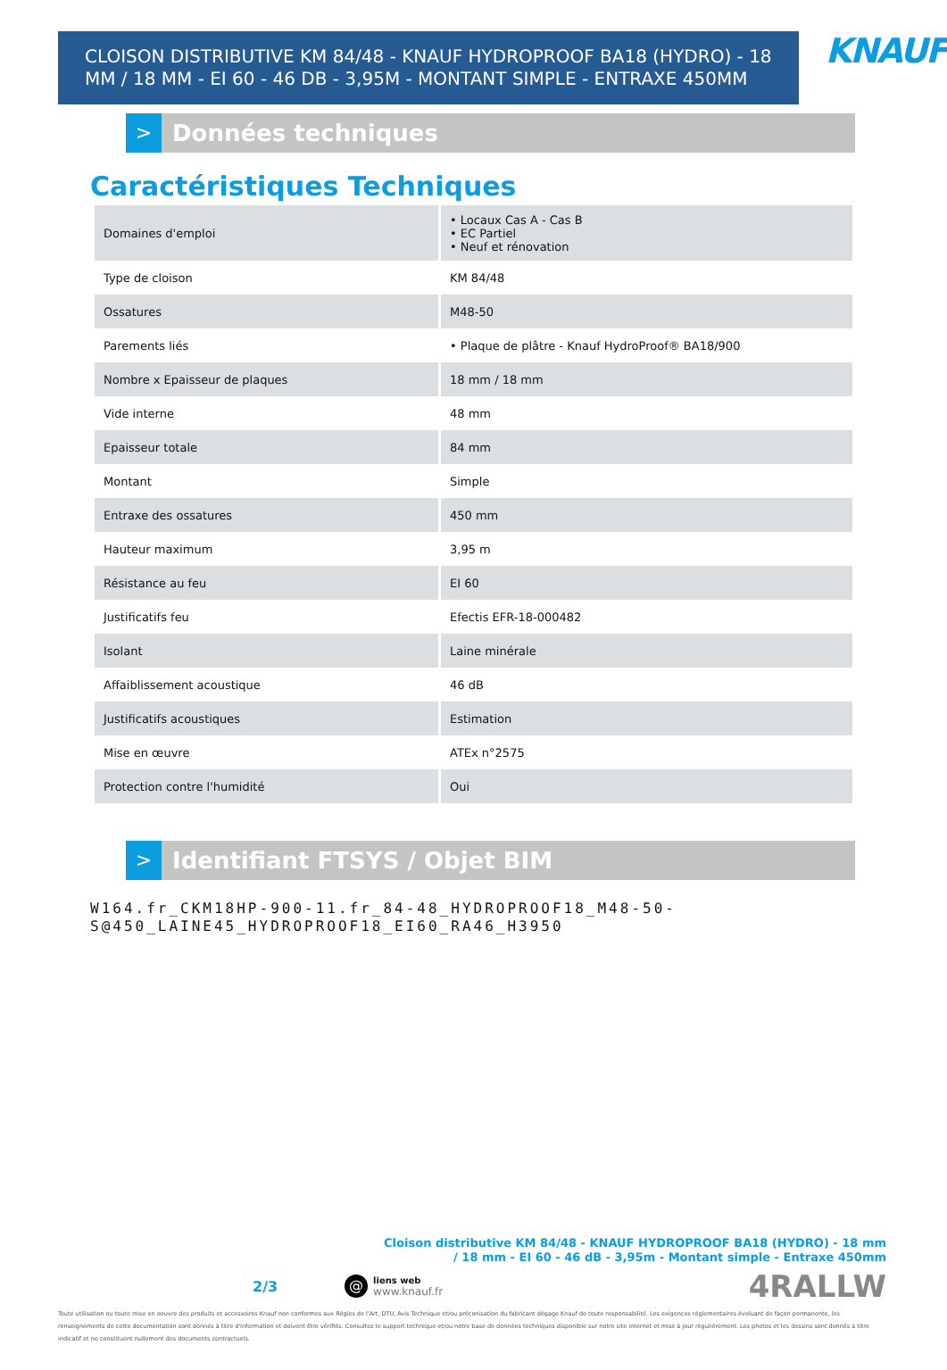CLOISON DISTRIBUTIVE KM 84/48 - KNAUF HYDROPROOF BA18 (HYDRO) - 18 MM / 18 MM - EI 60 - 46 DB - 3,95M - MONTANT SIMPLE - ENTRAXE 450MM
KNAUF
>
Données techniques
Caractéristiques Techniques
| Domaines d'emploi | • Locaux Cas A - Cas B • EC Partiel • Neuf et rénovation |
| Type de cloison | KM 84/48 |
| Ossatures | M48-50 |
| Parements liés | • Plaque de plâtre - Knauf HydroProof® BA18/900 |
| Nombre x Epaisseur de plaques | 18 mm / 18 mm |
| Vide interne | 48 mm |
| Epaisseur totale | 84 mm |
| Montant | Simple |
| Entraxe des ossatures | 450 mm |
| Hauteur maximum | 3,95 m |
| Résistance au feu | EI 60 |
| Justificatifs feu | Efectis EFR-18-000482 |
| Isolant | Laine minérale |
| Affaiblissement acoustique | 46 dB |
| Justificatifs acoustiques | Estimation |
| Mise en œuvre | ATEx n°2575 |
| Protection contre l'humidité | Oui |
>
Identifiant FTSYS / Objet BIM
W164.fr_CKM18HP-900-11.fr_84-48_HYDROPROOF18_M48-50-
S@450_LAINE45_HYDROPROOF18_EI60_RA46_H3950
Cloison distributive KM 84/48 - KNAUF HYDROPROOF BA18 (HYDRO) - 18 mm
/ 18 mm - EI 60 - 46 dB - 3,95m - Montant simple - Entraxe 450mm
2/3 @ liens web
www.knauf.fr 4RALLW
Toute utilisation ou toute mise en oeuvre des produits et accessoires Knauf non conformes aux Règles de l'Art, DTU, Avis Technique et/ou préconisation du fabricant dégage Knauf de toute responsabilité. Les exigences réglementaires évoluant de façon permanente, les renseignements de cette documentation sont donnés à titre d'information et doivent être vérifiés. Consultez le support technique et/ou notre base de données techniques disponible sur notre site internet et mise à jour régulièrement. Les photos et les dessins sont donnés à titre indicatif et ne constituent nullement des documents contractuels.